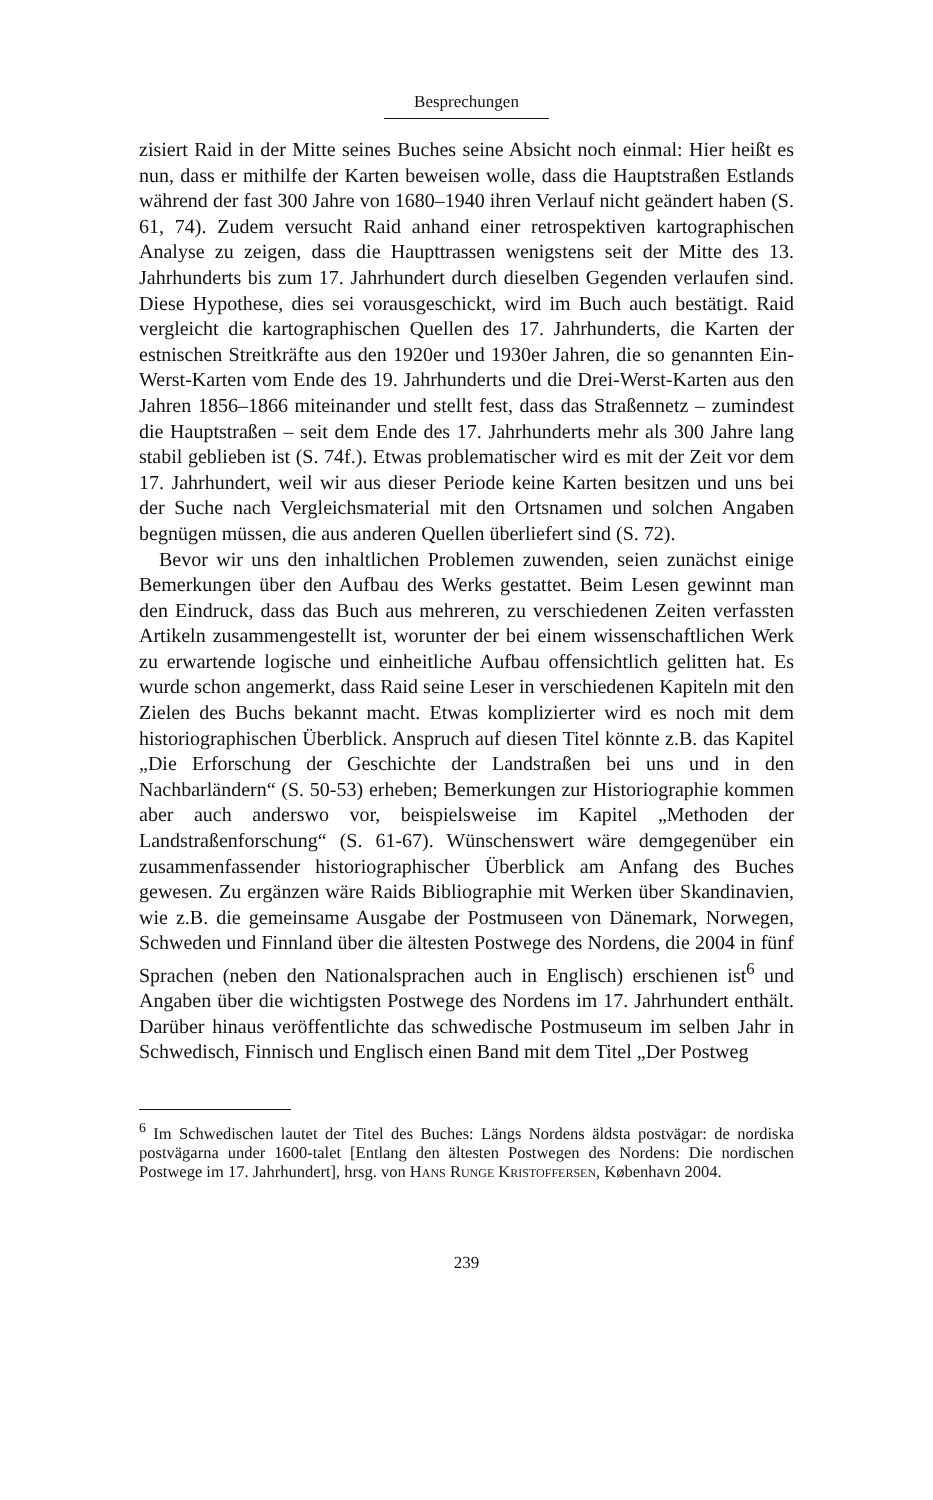Besprechungen
zisiert Raid in der Mitte seines Buches seine Absicht noch einmal: Hier heißt es nun, dass er mithilfe der Karten beweisen wolle, dass die Hauptstraßen Estlands während der fast 300 Jahre von 1680–1940 ihren Verlauf nicht geändert haben (S. 61, 74). Zudem versucht Raid anhand einer retrospektiven kartographischen Analyse zu zeigen, dass die Haupttrassen wenigstens seit der Mitte des 13. Jahrhunderts bis zum 17. Jahrhundert durch dieselben Gegenden verlaufen sind. Diese Hypothese, dies sei vorausgeschickt, wird im Buch auch bestätigt. Raid vergleicht die kartographischen Quellen des 17. Jahrhunderts, die Karten der estnischen Streitkräfte aus den 1920er und 1930er Jahren, die so genannten Ein-Werst-Karten vom Ende des 19. Jahrhunderts und die Drei-Werst-Karten aus den Jahren 1856–1866 miteinander und stellt fest, dass das Straßennetz – zumindest die Hauptstraßen – seit dem Ende des 17. Jahrhunderts mehr als 300 Jahre lang stabil geblieben ist (S. 74f.). Etwas problematischer wird es mit der Zeit vor dem 17. Jahrhundert, weil wir aus dieser Periode keine Karten besitzen und uns bei der Suche nach Vergleichsmaterial mit den Ortsnamen und solchen Angaben begnügen müssen, die aus anderen Quellen überliefert sind (S. 72).
Bevor wir uns den inhaltlichen Problemen zuwenden, seien zunächst einige Bemerkungen über den Aufbau des Werks gestattet. Beim Lesen gewinnt man den Eindruck, dass das Buch aus mehreren, zu verschiedenen Zeiten verfassten Artikeln zusammengestellt ist, worunter der bei einem wissenschaftlichen Werk zu erwartende logische und einheitliche Aufbau offensichtlich gelitten hat. Es wurde schon angemerkt, dass Raid seine Leser in verschiedenen Kapiteln mit den Zielen des Buchs bekannt macht. Etwas komplizierter wird es noch mit dem historiographischen Überblick. Anspruch auf diesen Titel könnte z.B. das Kapitel „Die Erforschung der Geschichte der Landstraßen bei uns und in den Nachbarländern“ (S. 50-53) erheben; Bemerkungen zur Historiographie kommen aber auch anderswo vor, beispielsweise im Kapitel „Methoden der Landstraßenforschung“ (S. 61-67). Wünschenswert wäre demgegenüber ein zusammenfassender historiographischer Überblick am Anfang des Buches gewesen. Zu ergänzen wäre Raids Bibliographie mit Werken über Skandinavien, wie z.B. die gemeinsame Ausgabe der Postmuseen von Dänemark, Norwegen, Schweden und Finnland über die ältesten Postwege des Nordens, die 2004 in fünf Sprachen (neben den Nationalsprachen auch in Englisch) erschienen ist<sup>6</sup> und Angaben über die wichtigsten Postwege des Nordens im 17. Jahrhundert enthält. Darüber hinaus veröffentlichte das schwedische Postmuseum im selben Jahr in Schwedisch, Finnisch und Englisch einen Band mit dem Titel „Der Postweg
<sup>6</sup> Im Schwedischen lautet der Titel des Buches: Längs Nordens äldsta postvägar: de nordiska postvägarna under 1600-talet [Entlang den ältesten Postwegen des Nordens: Die nordischen Postwege im 17. Jahrhundert], hrsg. von Hans Runge Kristoffersen, København 2004.
239